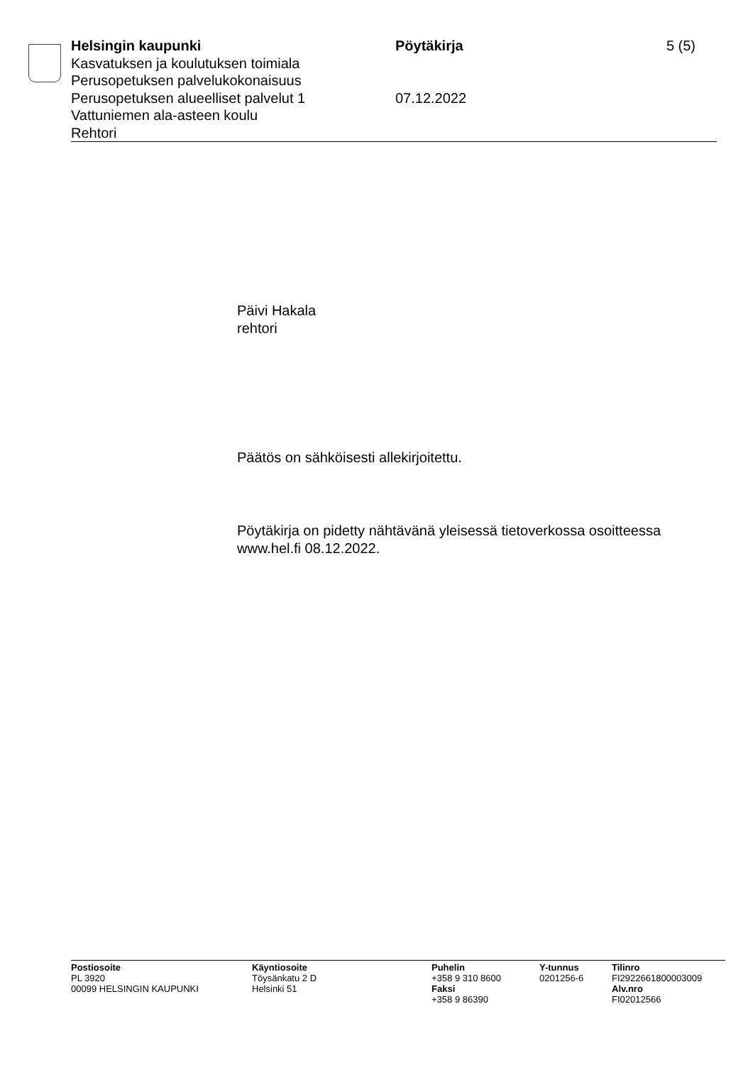Helsingin kaupunki
Kasvatuksen ja koulutuksen toimiala
Perusopetuksen palvelukokonaisuus
Perusopetuksen alueelliset palvelut 1
Vattuniemen ala-asteen koulu
Rehtori
Pöytäkirja
07.12.2022
5 (5)
Päivi Hakala
rehtori
Päätös on sähköisesti allekirjoitettu.
Pöytäkirja on pidetty nähtävänä yleisessä tietoverkossa osoitteessa
www.hel.fi 08.12.2022.
Postiosoite
PL 3920
00099 HELSINGIN KAUPUNKI
Käyntiosoite
Töysänkatu 2 D
Helsinki 51
Puhelin
+358 9 310 8600
Faksi
+358 9 86390
Y-tunnus
0201256-6
Tilinro
FI2922661800003009
Alv.nro
FI02012566